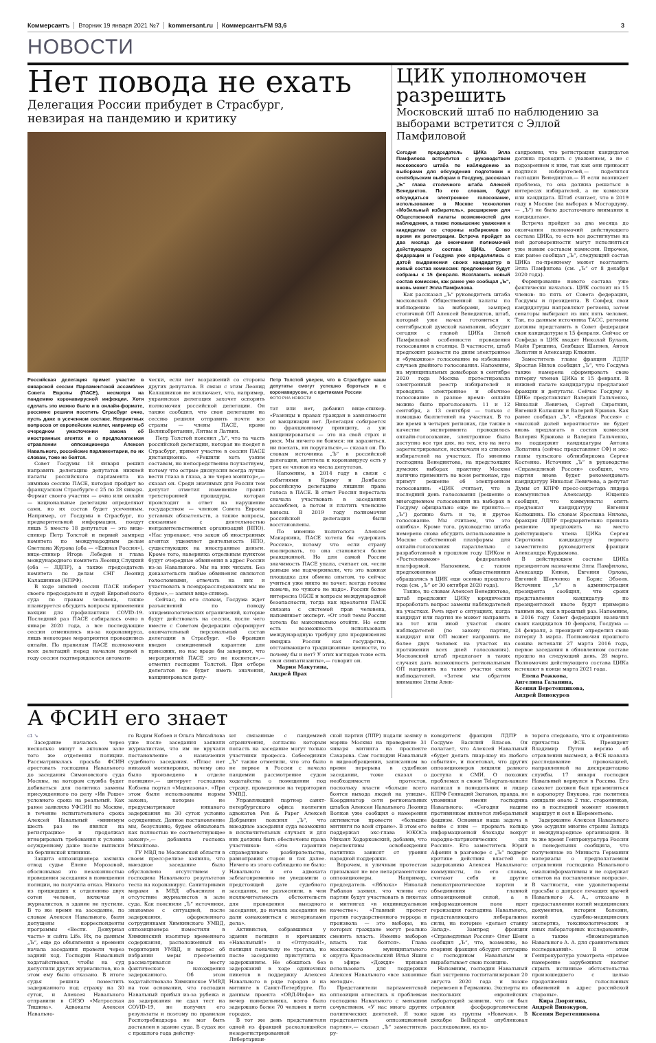Коммерсантъ Вторник 19 января 2021 №7 kommersant.ru КоммерсантъFM 93,6 3
НОВОСТИ
Нет повода не ехать
Делегация России прибудет в Страсбург,
невзирая на пандемию и критику
Российская делегация примет участие в январской сессии Парламентской ассамблеи Совета Европы (ПАСЕ), несмотря на пандемию коронавирусной инфекции. Хотя сделать это можно было и в онлайн-формате, россияне решили посетить Страсбург очно, пусть даже в усеченном составе. Неприятных вопросов от европейских коллег, например об очередном ужесточении закона об иностранных агентах и о предполагаемом отравлении оппозиционера Алексея Навального, российские парламентарии, по их словам, тоже не боятся.
Совет Госдумы 18 января решил направить делегацию депутатов нижней палаты российского парламента на зимнюю сессию ПАСЕ, которая пройдет во французском Страсбурге с 25 по 28 января. Формат своего участия — очно или онлайн — национальные делегации определяют сами, но их состав будет усеченным. Например, от Госдумы в Страсбург, по предварительной информации, поедут лишь 5 вместо 18 депутатов — это вице-спикер Петр Толстой и первый зампред комитета по международным делам Светлана Журова (оба — «Единая Россия»), вице-спикер Игорь Лебедев и глава международного комитета Леонид Слуцкий (оба — ЛДПР), а также председатель комитета по делам СНГ Леонид Калашников (КПРФ).
В ходе зимней сессии ПАСЕ изберет своего председателя и судей Европейского суда по правам человека, также планируется обсудить вопросы применения вакцин для профилактики COVID-19. Последний раз ПАСЕ собиралась очно в январе 2020 года, а все последующие сессии отменялись из-за коронавируса, лишь некоторые мероприятия проводились онлайн. По правилам ПАСЕ полномочия всех делегаций перед началом первой в году сессии подтверждаются автомати-
чески, если нет возражений со стороны других депутатов. В связи с этим Леонид Калашников не исключает, что, например, украинская делегация захочет оспорить полномочия российской делегации. Он также сообщил, что свои делегации на сессию решили отправить почти все страны — члены ПАСЕ, кроме Великобритании, Литвы и Латвии.
Петр Толстой пояснил „Ъ“, что та часть российской делегации, которая не поедет в Страсбург, примет участие в сессии ПАСЕ дистанционно. «Решили хоть узким составом, но непосредственно поучаствуем, потому что острые дискуссии всегда лучше вести глаза в глаза, а не через монитор»,— сказал он. Среди значимых для России тем депутат отметил изменение правил трехсторонней процедуры, которая происходит в ответ на нарушение государством — членом Совета Европы уставных обязательств, а также вопросы, связанные с деятельностью неправительственных организаций (НПО). «Нас упрекают, что закон об иностранных агентах ущемляет деятельность НПО, существующих на иностранные деньги. Кроме того, наверняка отдельным пунктом будут очередные обвинения в адрес России из-за Навального. Мы на них чихали. Без доказательств любые обвинения являются голословными, отвечать на них и участвовать в псевдорасследованиях мы не будем»,— заявил вице-спикер.
Сейчас, по его словам, Госдума ждет разъяснений по поводу эпидемиологических ограничений, которые будут действовать на сессии, после чего вместе с Советом федерации сформирует окончательный персональный состав делегации в Страсбург. «Во Франции введен семидневный карантин для приезжих, но нас вроде бы заверяют, что мероприятий ПАСЕ это не коснется»,— отметил господин Толстой. При отборе делегатов не будет иметь значения, вакцинировался депу-
Петр Толстой уверен, что в Страсбурге наши депутаты смогут успешно бороться и с коронавирусом, и с критиками России
ФОТО РИА НОВОСТИ
тат или нет, добавил вице-спикер. «Разницы в правах граждан в зависимости от вакцинации нет. Делегация собирается по фракционному принципу, а уж вакцинироваться — это на свой страх и риск. Мы ничего не боимся: ни заразиться, ни поехать, ни поругаться»,— сказал он. По словам источника „Ъ“ в российской делегации, антитела к коронавирусу есть у трех ее членов из числа депутатов.
Напомним, в 2014 году в связи с событиями в Крыму и Донбассе российскую делегацию лишили права голоса в ПАСЕ. В ответ Россия перестала сначала участвовать в заседаниях ассамблеи, а потом и платить членские взносы. В 2019 году полномочия российской делегации были восстановлены.
По мнению политолога Алексея Макаркина, ПАСЕ хотела бы «удержать Россию», потому что если страну изолировать, то она становится более реакционной. Но для самой России значимость ПАСЕ упала, считает он, «если раньше мы подчеркивали, что это важная площадка для обмена опытом, то сейчас учиться уже никто не хочет: всегда готовы помочь, но чужого не надо». России более интересна ОБСЕ и вопросы международной безопасности, тогда как идеология ПАСЕ связана с системой прав человека, напоминает эксперт. «От этой темы Россия хотела бы максимально отойти. Но если есть возможность использовать международную трибуну для продвижения имиджа России как государства, отстаивающего традиционные ценности, то почему бы и нет? У этих взглядов тоже есть свои симпатизанты»,— говорит он.
Мария Макутина,
Андрей Прах
ЦИК уполномочен разрешить
Московский штаб по наблюдению за выборами встретится с Эллой Памфиловой
Сегодня председатель ЦИКа Элла Памфилова встретится с руководством московского штаба по наблюдению за выборами для обсуждения подготовки к сентябрьским выборам в Госдуму, рассказал „Ъ“ глава столичного штаба Алексей Венедиктов. По его словам, будут обсуждаться электронное голосование, использование в Москве технологии «Мобильный избиратель», расширения для Общественной палаты возможностей для наблюдения, а также повышение уважения к кандидатам со стороны избиркомов во время их регистрации. Встреча пройдет за два месяца до окончания полномочий действующего состава ЦИКа. Совет федерации и Госдума уже определились с датой выдвижения своих кандидатур в новый состав комиссии: предложения будут собраны к 15 февраля. Возглавить новый состав комиссии, как ранее уже сообщал „Ъ“, вновь может Элла Памфилова.
Как рассказал „Ъ“ руководитель штаба московской Общественной палаты по наблюдению за выборами, зампред столичной ОП Алексей Венедиктов, штаб, который уже начал готовиться к сентябрьской думской кампании, обсудит сегодня с главой ЦИКа Эллой Памфиловой особенности проведения голосования в столице. В частности, штаб предложит развести по дням электронное и «бумажное» голосование во избежание случаев двойного голосования. Напомним, на муниципальных довыборах в сентябре 2020 года Москва протестировала электронный реестр избирателей и проводила электронное и обычное голосование в разное время: онлайн можно было проголосовать 11 и 12 сентября, а 13 сентября — только с помощью бюллетеней на участках. В то же время в четырех регионах, где также в качестве эксперимента проводилось онлайн-голосование, электронное было доступно все три дня, но тех, кто на него зарегистрировался, исключали из списков избирателей на участках. По мнению господина Венедиктова, на предстоящих думских выборах практику Москвы логично применить ко всем регионам, где примут решение об электронном голосовании: «ЦИК считает, что в последний день голосования (решение о многодневном голосовании на выборах в Госдуму официально еще не принято.— „Ъ“) должно быть и то, и другое голосование. Мы считаем, что это ошибка». Кроме того, руководство штаба немерено снова обсудить использование в Москве собственной платформы для онлайн-голосования параллельно с разработанной в прошлом году ЦИКом и «Ростелекомом» федеральной платформой. Напомним, с таким предложением общественники обращались в ЦИК еще осенью прошлого года (см. „Ъ“ от 30 октября 2020 года).
Также, по словам Алексея Венедиктова, штаб предложит ЦИКу юридически проработать вопрос замены наблюдателей на участках. Речь идет о ситуациях, когда кандидат или партия не может направить на тот или иной участок своих наблюдателей (по закону партия, кандидат или ОП может направить не более двух человек на участок на протяжении всех дней голосования). Московский штаб предлагает в таких случаях дать возможность региональным ОП направить на такие участки своих наблюдателей. «Затем мы обратим внимание Эллы Алек-
сандровны, что регистрация кандидатов должна проходить с уважением, а не с подозрением к ним, так как они приносят подписи избирателей,— поделился господин Венедиктов.— И если возникает проблема, то она должна решаться в интересах избирателей, а не комиссии или кандидата. Штаб считает, что в 2019 году в Москве (на выборах в Мосгордуму.— „Ъ“) не было достаточного внимания к кандидатам».
Встреча пройдет за два месяца до окончания полномочий действующего состава ЦИКа, то есть все достигнутые на ней договоренности могут исполняться уже новым составом комиссии. Впрочем, как ранее сообщал „Ъ“, следующий состав ЦИКа по-прежнему может возглавить Элла Памфилова (см. „Ъ“ от 8 декабря 2020 года).
Формирование нового состава уже фактически началось. ЦИК состоит из 15 членов: по пять от Совета федерации, Госдумы и президента. В Совфед свои кандидатуры направляют регионы, затем сенаторы выбирают из них пять человек. Так, по данным источника ТАСС, регионы должны представить в Совет федерации свои кандидатуры к 15 февраля. Сейчас от Совфеда в ЦИК входят Николай Булаев, Майя Гришина, Сиябшах Шапиев, Антон Лопатин и Александр Клюкин.
Заместитель главы фракции ЛДПР Ярослав Нилов сообщил „Ъ“, что Госдума также намерена сформировать свою пятерку членов ЦИКа к 15 февраля. В нижней палате кандидатуры предлагают фракции и депутаты. Сейчас Госдуму в ЦИКе представляют Валерий Гальченко, Николай Левичев, Сергей Сироткин, Евгений Колюшин и Валерий Крюков. Как ранее сообщал „Ъ“, «Единая Россия» с «высокой долей вероятности» не будет вновь предлагать в состав комиссии Валерия Крюкова и Валерия Гальченко, но поддержит кандидатуры Антона Лопатина (сейчас представляет СФ) и экс-главы тульского облизбиркома Сергея Костенко. Источник „Ъ“ в руководстве «Справедливой России» сообщил, что партия вновь будет рекомендовать кандидатуру Николая Левичева, а депутат Думы от КПРФ пресс-секретарь лидера коммунистов Александр Ющенко сообщил, что коммунисты опять предложат кандидатуру Евгения Колюшина. По словам Ярослава Нилова, фракция ЛДПР предварительно приняла решение предложить на место действующего члена ЦИКа Сергея Сироткина кандидатуру первого заместителя руководителя фракции Александра Курдюмова.
В действующем составе ЦИКа президентом назначены Элла Памфилова, Александр Кинев, Евгения Орлова, Евгений Шевченко и Борис Эбзеев. Источник „Ъ“ в администрации президента сообщил, что сроки представления кандидатур по президентской квоте будут примерно такими же, как в прошлый раз. Напомним, в 2016 году Совет федерации назначил своих кандидатов 10 февраля, Госдума — 24 февраля, а президент определил свою пятерку 3 марта. Полномочия прошлого созыва истекали 27 марта 2016 года, первое заседания в обновленном составе прошло на следующий день, 28 марта. Полномочия действующего состава ЦИКа истекают в конце марта 2021 года.
Елена Рожкова,
Ангелина Галанина,
Ксения Веретенникова,
Андрей Винокуров
А ФСИН его знает
c1 ↘
Заседание началось через несколько минут в актовом зале того же отделения полиции. Рассматривалась просьба ФСИН арестовать господина Навального до заседания Симоновского суда Москвы, на котором служба будет добиваться для политика замены присужденного по делу «Ив Роше» условного срока на реальный. Как ранее заявляло УФСИН по Москве, в течение испытательного срока Алексей Навальный «минимум шесть раз не явился на регистрацию» и продолжал игнорировать требования к условно осужденному даже после выписки из берлинской клиники.
Защита оппозиционера заявила отвод судье Елене Морозовой, обосновывая это незаконностью проведения заседания в помещении полиции, но получила отказ. Никого из пришедших к отделению двух сотен человек, включая и журналистов, в здание не пустили. В то же время на заседание, по словам Алексея Навального, были допущены корреспонденты программы «Вести. Дежурная часть» и сайта Life. Их, по данным „Ъ“, еще до объявления о времени начала заседания провели через задний ход. Господин Навальный ходатайствовал, чтобы на суд допустили других журналистов, но в этом ему было отказано. В итоге судья решила поместить задержанного под стражу на 30 суток, и Алексея Навального отправили в СИЗО «Матросская Тишина». Адвокаты Алексея Навально-
го Вадим Кобзев и Ольга Михайлова уже после заседания заявили журналистам, что им не вручали постановление о назначении судебного заседания. «Плюс нет никакой мотивировки, почему оно было произведено в отделе полиции»,— цитирует господина Кобзева портал «Медиазона». «При этом были использованы нормы закона, которые не предусматривают никакого задержания на 30 суток условно осужденных. Данное постановление мы, безусловно, будем обжаловать как полностью не соответствующее закону»,— добавила госпожа Михайлова.
ГУ МВД по Московской области в своем пресс-релизе заявило, что выездное заседание было обусловлено отсутствием у господина Навального результатов теста на коронавирус. Санитарными мерами в МВД объяснили и отсутствие журналистов в зале суда. Как пояснили „Ъ“ источники, знакомые с ситуацией, после задержания, оформленного сотрудниками Химкинского УМВД, оппозиционера поместили в Химкинский изолятор временного содержания, расположенный на территории УМВД, и вопрос об избрании меры пресечения рассматривался по месту фактического нахождения задержанного. Об этом ходатайствовало Химкинское УМВД на том основании, что господин Навальный прибыл из-за рубежа и до задержания не сдал тест на COVID-19, не получил его результаты и поэтому по правилам Роспотребнадзора не мог быть доставлен в здание суда. В судах же с прошлого года действу-
ют связанные с пандемией ограничения, согласно которым попасть на заседание могут только участники процесса. Собеседники „Ъ“ также отметили, что это было не первое в России с начала пандемии рассмотрение судом ходатайства о помещении под стражу, проведенное на территории УМВД.
Управляющий партнер санкт-петербургского офиса коллегии адвокатов Pen & Paper Алексей Добрынин пояснил „Ъ“, что выездные заседания суда возможны в исключительных случаях и для них должны быть обеспечены права участников: «Это гарантии справедливого разбирательства, равноправия сторон и так далее. Ничего из этого соблюдено не было: Навального и его адвоката заблаговременно не уведомили о предстоящей дате судебного заседания, не разъяснили, в чем исключительность обстоятельств для проведения выездного заседания, до начала заседания не дали ознакомиться с материалами дела».
Активистов, собравшихся у здания полиции и кричавших «Навальный!» и «Отпускай!», полиция поначалу не трогала, но после заседания приступила к задержаниям. Не обошлось без задержаний в ходе одиночных пикетов в поддержку Алексея Навального в ряде городов и на митинге в Санкт-Петербурге. По данным проекта «ОВД-Инфо» на вечер понедельника, всего было задержано более 70 человек в пяти городах.
В тот же день представители одной из фракций расколовшейся незарегистрированной Либертариан-
ской партии (ЛПР) подали заявку в мэрию Москвы на проведение 31 января митинга на проспекте Сахарова. Сам господин Навальный в видеообращении, записанном во время перерыва в судебном заседании, тоже сказал о необходимости протестов, поскольку власти «больше всего боятся выхода людей на улицы». Координатор сети региональных штабов Алексея Навального Леонид Волков уже сообщил о намерении активистов провести «большие митинги по всей стране». В этом его поддержал экс-глава ЮКОСа Михаил Ходорковский, добавив, что перспективы освобождения политика зависят от уровня народной поддержки.
Впрочем, к уличным протестам призывают не все непарламентские оппозиционеры. Например, председатель «Яблока» Николай Рыбаков заявил, что члены его партии будут участвовать в пикетах и митингах «в индивидуальном качестве»: «Главный протест против государственного террора и произвола — это выборы, на которых граждане могут реально сменить власть. Именно выборов власть так боится». Глава московского муниципального округа Красносельский Илья Яшин в эфире «Дождя» призвал использовать для поддержки Алексея Навального «все законные методы».
Представители парламентской оппозиции отнеслись к проблемам господина Навального с меньшим сочувствием. «У нас много других политических деятелей. Я тоже представитель оппозиционной партии»,— сказал „Ъ“ заместитель ру-
ководителя фракции ЛДПР в Госдуме Василий Власов. Он полагает, что Алексей Навальный «будет делать пиар-шоу из любого события», и посетовал, что других оппозиционеров лишили равного доступа к СМИ. О похожих проблемах в своем Telegram-канале написал в понедельник и лидер КПРФ Геннадий Зюганов, правда, не упоминая имени господина Навального: «Сегодня нашим противником является либеральный фашизм. Основная наша задача в войне с ним — прорвать кольцо информационной блокады вокруг народно-патриотических сил России». Его заместитель Юрий Афонин в разговоре с „Ъ“ подверг критике действия властей по задержанию Алексея Навального: коммунисты, по его словам, считают себя и другие левопатриотические партии и объединения главной оппозиционной силой, а в информационном поле идет героизация господина Навального, представляющего либеральные силы, на которые «делает ставку Запад». Зампред фракции «Справедливая Россия» Олег Шеин сообщил „Ъ“, что, возможно, во вторник фракция обсудит ситуацию с господином Навальным и вырабатывает свою позицию.
Напомним, господин Навальный был экстренно госпитализирован 20 августа 2020 года и позже перевезен в Германию. Эксперты из нескольких европейских лабораторий заявили, что он был отравлен фосфорорганическим ядом из группы «Новичок». В декабре Bellingcat опубликовал расследование, из ко-
торого следовало, что к отравлению причастна ФСБ. Президент Владимир Путин версию об отравлении высмеял, а ФСБ назвала расследование провокацией, направленной на дискредитацию службы. 17 января господин Навальный вернулся в Россию. Его самолет должен был приземлиться в аэропорту Внуково, где политика ожидали около 2 тыс. сторонников, но в последний момент изменил маршрут и сел в Шереметьево.
Задержание Алексея Навального уже осудили многие страны Запада и международные организации. В то же время Генпрокуратура России в понедельник сообщила, что полученные из Минюста Германии материалы о предполагаемом отравлении господина Навального «малоинформативны и не содержат ответов на поставленные вопросы». В частности, «не удовлетворены просьбы о допросе лечащих врачей Навального А. А., отказано в предоставлении копий медицинских документов, истории болезни, копий судебно-медицинских экспертиз, токсикологических и иных лабораторных исследований», а также «биоматериалов Навального А. А. для сравнительных исследований». В этом Генпрокуратура усмотрела «прямое намерение зарубежных коллег скрыть истинные обстоятельства произошедшего с целью продолжения голословных обвинений в адрес российской стороны».
Кира Дюрягина,
Андрей Винокуров,
Ксения Веретенникова